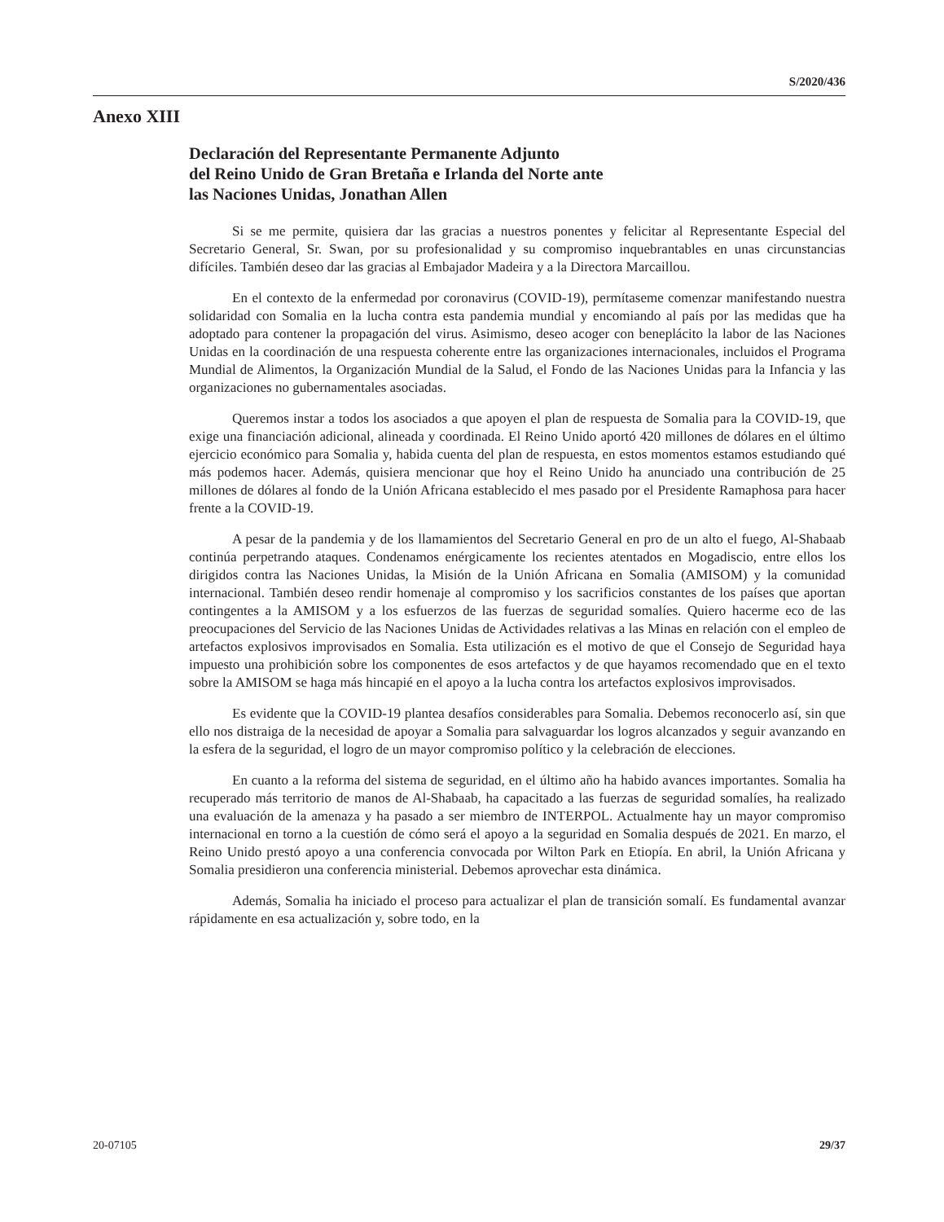S/2020/436
Anexo XIII
Declaración del Representante Permanente Adjunto
del Reino Unido de Gran Bretaña e Irlanda del Norte ante
las Naciones Unidas, Jonathan Allen
Si se me permite, quisiera dar las gracias a nuestros ponentes y felicitar al Representante Especial del Secretario General, Sr. Swan, por su profesionalidad y su compromiso inquebrantables en unas circunstancias difíciles. También deseo dar las gracias al Embajador Madeira y a la Directora Marcaillou.
En el contexto de la enfermedad por coronavirus (COVID-19), permítaseme comenzar manifestando nuestra solidaridad con Somalia en la lucha contra esta pandemia mundial y encomiando al país por las medidas que ha adoptado para contener la propagación del virus. Asimismo, deseo acoger con beneplácito la labor de las Naciones Unidas en la coordinación de una respuesta coherente entre las organizaciones internacionales, incluidos el Programa Mundial de Alimentos, la Organización Mundial de la Salud, el Fondo de las Naciones Unidas para la Infancia y las organizaciones no gubernamentales asociadas.
Queremos instar a todos los asociados a que apoyen el plan de respuesta de Somalia para la COVID-19, que exige una financiación adicional, alineada y coordinada. El Reino Unido aportó 420 millones de dólares en el último ejercicio económico para Somalia y, habida cuenta del plan de respuesta, en estos momentos estamos estudiando qué más podemos hacer. Además, quisiera mencionar que hoy el Reino Unido ha anunciado una contribución de 25 millones de dólares al fondo de la Unión Africana establecido el mes pasado por el Presidente Ramaphosa para hacer frente a la COVID-19.
A pesar de la pandemia y de los llamamientos del Secretario General en pro de un alto el fuego, Al-Shabaab continúa perpetrando ataques. Condenamos enérgicamente los recientes atentados en Mogadiscio, entre ellos los dirigidos contra las Naciones Unidas, la Misión de la Unión Africana en Somalia (AMISOM) y la comunidad internacional. También deseo rendir homenaje al compromiso y los sacrificios constantes de los países que aportan contingentes a la AMISOM y a los esfuerzos de las fuerzas de seguridad somalíes. Quiero hacerme eco de las preocupaciones del Servicio de las Naciones Unidas de Actividades relativas a las Minas en relación con el empleo de artefactos explosivos improvisados en Somalia. Esta utilización es el motivo de que el Consejo de Seguridad haya impuesto una prohibición sobre los componentes de esos artefactos y de que hayamos recomendado que en el texto sobre la AMISOM se haga más hincapié en el apoyo a la lucha contra los artefactos explosivos improvisados.
Es evidente que la COVID-19 plantea desafíos considerables para Somalia. Debemos reconocerlo así, sin que ello nos distraiga de la necesidad de apoyar a Somalia para salvaguardar los logros alcanzados y seguir avanzando en la esfera de la seguridad, el logro de un mayor compromiso político y la celebración de elecciones.
En cuanto a la reforma del sistema de seguridad, en el último año ha habido avances importantes. Somalia ha recuperado más territorio de manos de Al-Shabaab, ha capacitado a las fuerzas de seguridad somalíes, ha realizado una evaluación de la amenaza y ha pasado a ser miembro de INTERPOL. Actualmente hay un mayor compromiso internacional en torno a la cuestión de cómo será el apoyo a la seguridad en Somalia después de 2021. En marzo, el Reino Unido prestó apoyo a una conferencia convocada por Wilton Park en Etiopía. En abril, la Unión Africana y Somalia presidieron una conferencia ministerial. Debemos aprovechar esta dinámica.
Además, Somalia ha iniciado el proceso para actualizar el plan de transición somalí. Es fundamental avanzar rápidamente en esa actualización y, sobre todo, en la
20-07105 29/37